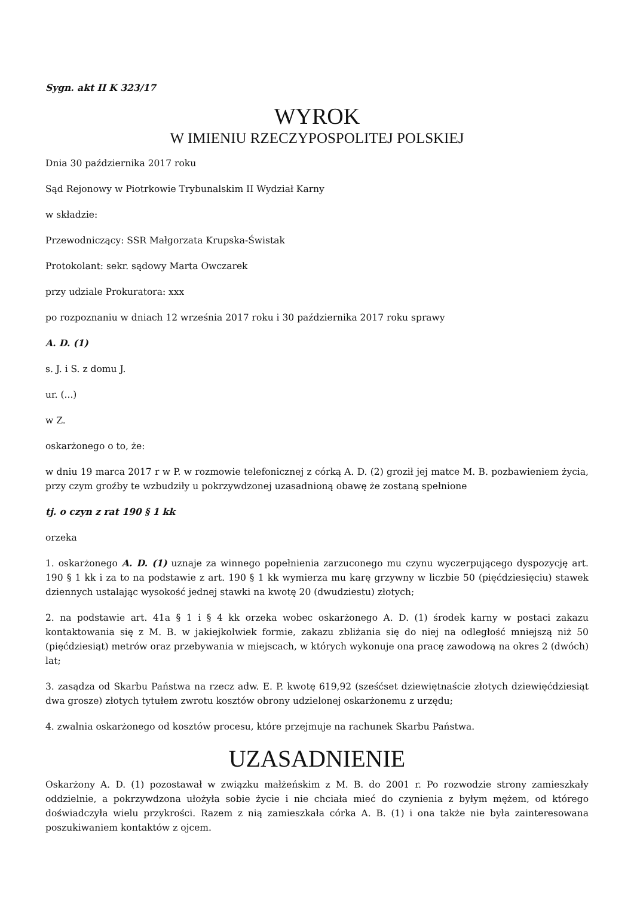Sygn. akt II K 323/17
WYROK
W IMIENIU RZECZYPOSPOLITEJ POLSKIEJ
Dnia 30 października 2017 roku
Sąd Rejonowy w Piotrkowie Trybunalskim II Wydział Karny
w składzie:
Przewodniczący: SSR Małgorzata Krupska-Świstak
Protokolant: sekr. sądowy Marta Owczarek
przy udziale Prokuratora: xxx
po rozpoznaniu w dniach 12 września 2017 roku i 30 października 2017 roku sprawy
A. D. (1)
s. J. i S. z domu J.
ur. (...)
w Z.
oskarżonego o to, że:
w dniu 19 marca 2017 r w P. w rozmowie telefonicznej z córką A. D. (2) groził jej matce M. B. pozbawieniem życia, przy czym groźby te wzbudziły u pokrzywdzonej uzasadnioną obawę że zostaną spełnione
tj. o czyn z rat 190 § 1 kk
orzeka
1. oskarżonego A. D. (1) uznaje za winnego popełnienia zarzuconego mu czynu wyczerpującego dyspozycję art. 190 § 1 kk i za to na podstawie z art. 190 § 1 kk wymierza mu karę grzywny w liczbie 50 (pięćdziesięciu) stawek dziennych ustalając wysokość jednej stawki na kwotę 20 (dwudziestu) złotych;
2. na podstawie art. 41a § 1 i § 4 kk orzeka wobec oskarżonego A. D. (1) środek karny w postaci zakazu kontaktowania się z M. B. w jakiejkolwiek formie, zakazu zbliżania się do niej na odległość mniejszą niż 50 (pięćdziesiąt) metrów oraz przebywania w miejscach, w których wykonuje ona pracę zawodową na okres 2 (dwóch) lat;
3. zasądza od Skarbu Państwa na rzecz adw. E. P. kwotę 619,92 (sześćset dziewiętnaście złotych dziewięćdziesiąt dwa grosze) złotych tytułem zwrotu kosztów obrony udzielonej oskarżonemu z urzędu;
4. zwalnia oskarżonego od kosztów procesu, które przejmuje na rachunek Skarbu Państwa.
UZASADNIENIE
Oskarżony A. D. (1) pozostawał w związku małżeńskim z M. B. do 2001 r. Po rozwodzie strony zamieszkały oddzielnie, a pokrzywdzona ułożyła sobie życie i nie chciała mieć do czynienia z byłym mężem, od którego doświadczyła wielu przykrości. Razem z nią zamieszkała córka A. B. (1) i ona także nie była zainteresowana poszukiwaniem kontaktów z ojcem.